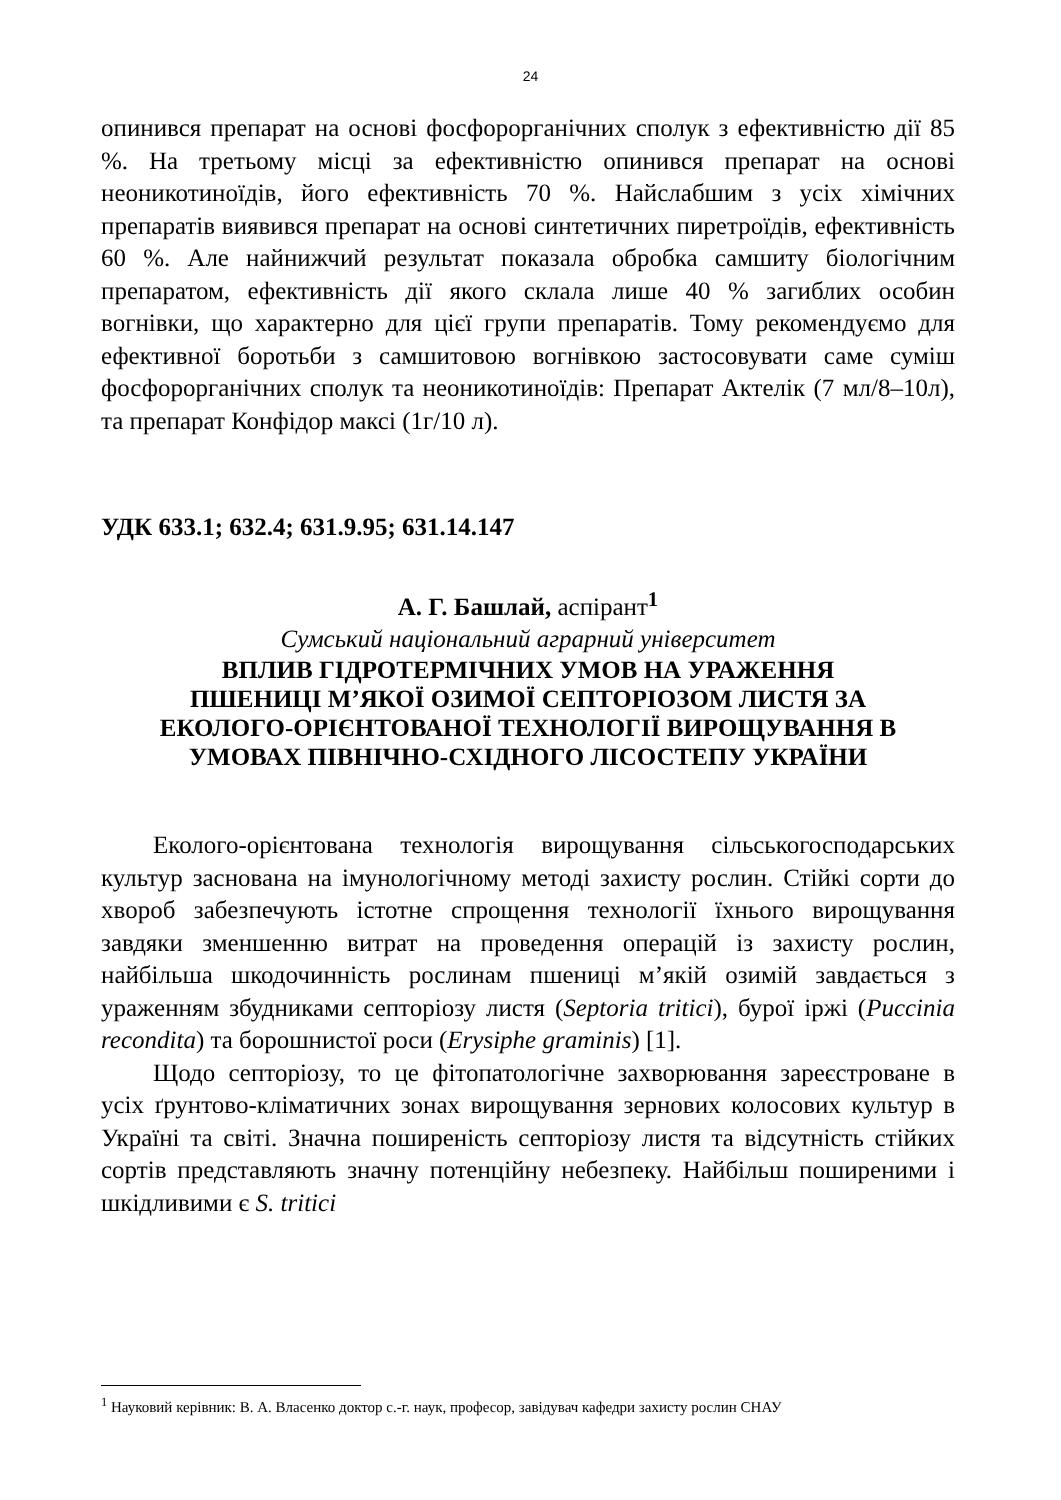24
опинився препарат на основі фосфорорганічних сполук з ефективністю дії 85 %. На третьому місці за ефективністю опинився препарат на основі неоникотиноїдів, його ефективність 70 %. Найслабшим з усіх хімічних препаратів виявився препарат на основі синтетичних пиретроїдів, ефективність 60 %. Але найнижчий результат показала обробка самшиту біологічним препаратом, ефективність дії якого склала лише 40 % загиблих особин вогнівки, що характерно для цієї групи препаратів. Тому рекомендуємо для ефективної боротьби з самшитовою вогнівкою застосовувати саме суміш фосфорорганічних сполук та неоникотиноїдів: Препарат Актелік (7 мл/8–10л), та препарат Конфідор максі (1г/10 л).
УДК 633.1; 632.4; 631.9.95; 631.14.147
А. Г. Башлай, аспірант<sup>1</sup>
Сумський національний аграрний університет
ВПЛИВ ГІДРОТЕРМІЧНИХ УМОВ НА УРАЖЕННЯ
ПШЕНИЦІ М’ЯКОЇ ОЗИМОЇ СЕПТОРІОЗОМ ЛИСТЯ ЗА
ЕКОЛОГО-ОРІЄНТОВАНОЇ ТЕХНОЛОГІЇ ВИРОЩУВАННЯ В
УМОВАХ ПІВНІЧНО-СХІДНОГО ЛІСОСТЕПУ УКРАЇНИ
Еколого-орієнтована технологія вирощування сільськогосподарських культур заснована на імунологічному методі захисту рослин. Стійкі сорти до хвороб забезпечують істотне спрощення технології їхнього вирощування завдяки зменшенню витрат на проведення операцій із захисту рослин, найбільша шкодочинність рослинам пшениці м’якій озимій завдається з ураженням збудниками септоріозу листя (Septoria tritici), бурої іржі (Puccinia recondita) та борошнистої роси (Erysiphe graminis) [1].
Щодо септоріозу, то це фітопатологічне захворювання зареєстроване в усіх ґрунтово-кліматичних зонах вирощування зернових колосових культур в Україні та світі. Значна поширеність септоріозу листя та відсутність стійких сортів представляють значну потенційну небезпеку. Найбільш поширеними і шкідливими є S. tritici
<sup>1</sup> Науковий керівник: В. А. Власенко доктор с.-г. наук, професор, завідувач кафедри захисту рослин СНАУ